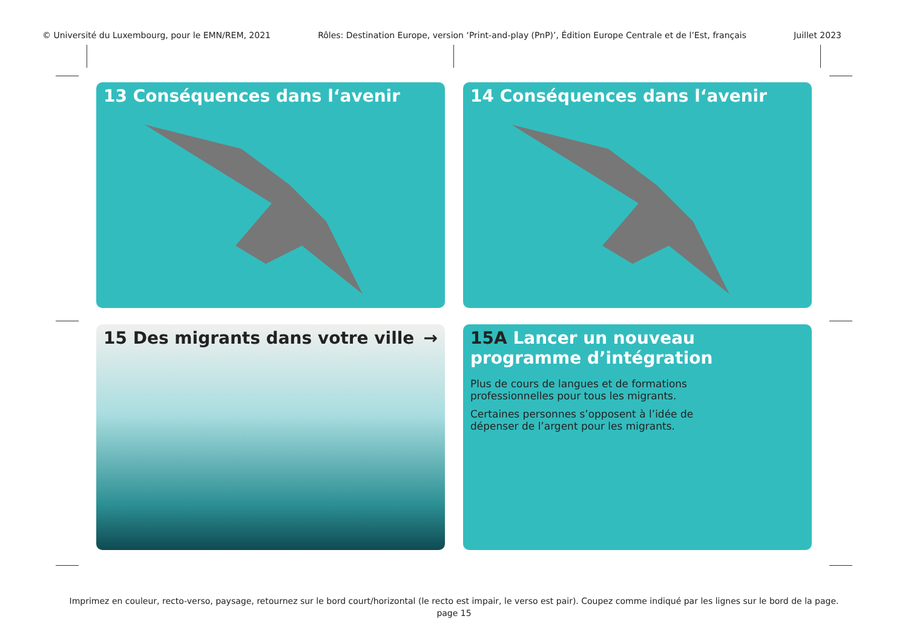© Université du Luxembourg, pour le EMN/REM, 2021 Rôles: Destination Europe, version ‘Print-and-play (PnP)’, Édition Europe Centrale et de l’Est, français Juillet 2023
13 Conséquences dans l‘avenir
14 Conséquences dans l‘avenir
15 Des migrants dans votre ville →
15A Lancer un nouveau programme d’intégration
Plus de cours de langues et de formations professionnelles pour tous les migrants.
Certaines personnes s’opposent à l’idée de dépenser de l’argent pour les migrants.
Imprimez en couleur, recto-verso, paysage, retournez sur le bord court/horizontal (le recto est impair, le verso est pair). Coupez comme indiqué par les lignes sur le bord de la page.
page 15